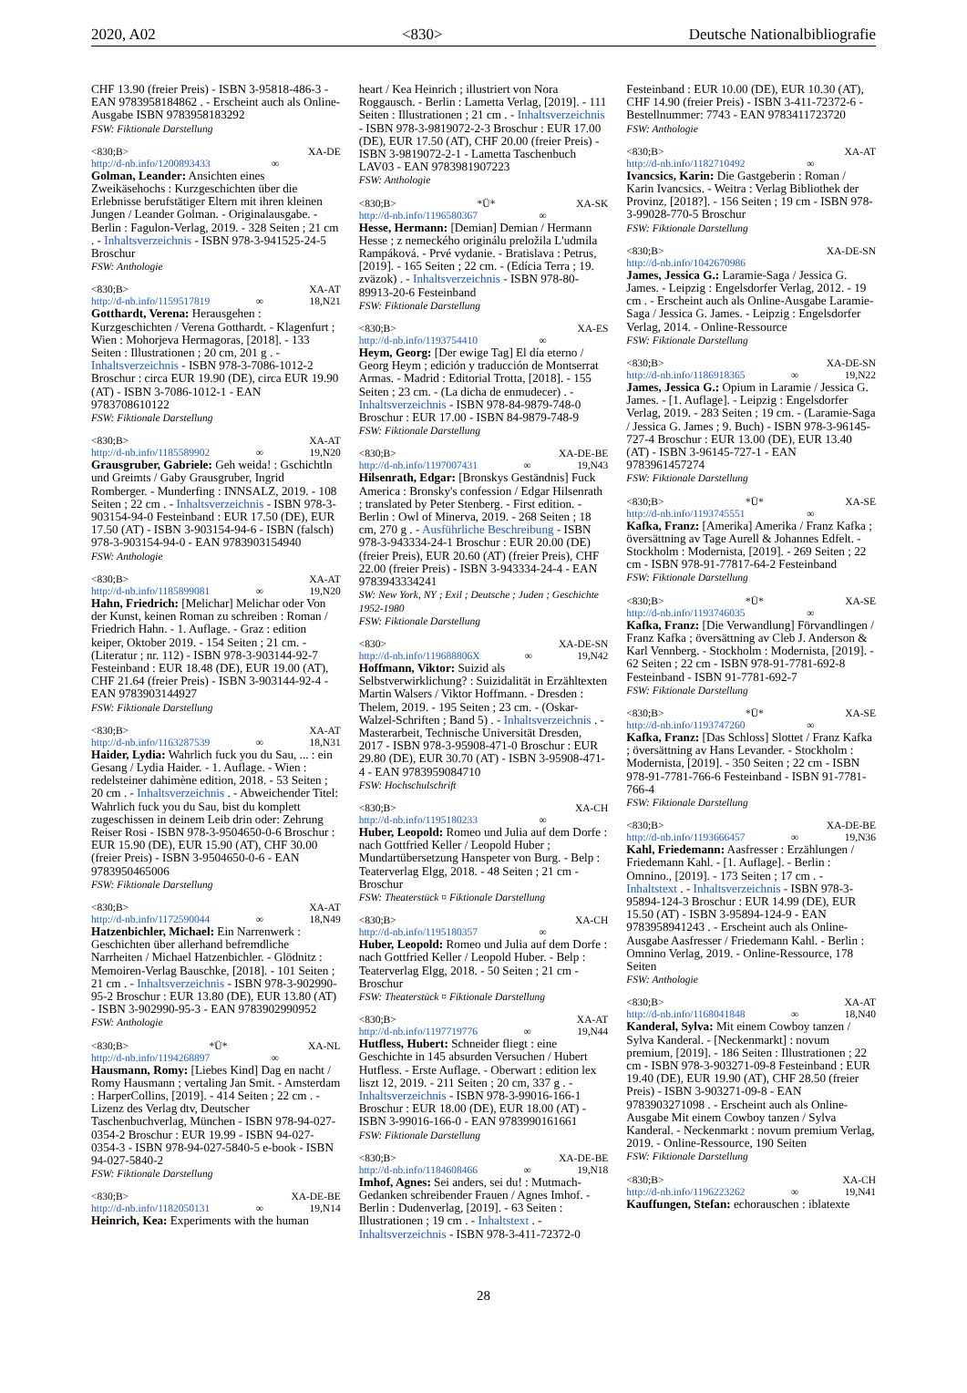2020, A02 <830> Deutsche Nationalbibliografie
CHF 13.90 (freier Preis) - ISBN 3-95818-486-3 - EAN 9783958184862 . - Erscheint auch als Online-Ausgabe ISBN 9783958183292
FSW: Fiktionale Darstellung
<830;B> XA-DE
http://d-nb.info/1200893433 ∞
Golman, Leander: Ansichten eines Zweikäsehochs : Kurzgeschichten über die Erlebnisse berufstätiger Eltern mit ihren kleinen Jungen / Leander Golman. - Originalausgabe. - Berlin : Fagulon-Verlag, 2019. - 328 Seiten ; 21 cm . - Inhaltsverzeichnis - ISBN 978-3-941525-24-5 Broschur
FSW: Anthologie
<830;B> XA-AT
http://d-nb.info/1159517819 ∞ 18,N21
Gotthardt, Verena: Herausgehen : Kurzgeschichten / Verena Gotthardt. - Klagenfurt ; Wien : Mohorjeva Hermagoras, [2018]. - 133 Seiten : Illustrationen ; 20 cm, 201 g . - Inhaltsverzeichnis - ISBN 978-3-7086-1012-2 Broschur : circa EUR 19.90 (DE), circa EUR 19.90 (AT) - ISBN 3-7086-1012-1 - EAN 9783708610122
FSW: Fiktionale Darstellung
<830;B> XA-AT
http://d-nb.info/1185589902 ∞ 19,N20
Grausgruber, Gabriele: Geh weida! : Gschichtln und Greimts / Gaby Grausgruber, Ingrid Romberger. - Munderfing : INNSALZ, 2019. - 108 Seiten ; 22 cm . - Inhaltsverzeichnis - ISBN 978-3-903154-94-0 Festeinband : EUR 17.50 (DE), EUR 17.50 (AT) - ISBN 3-903154-94-6 - ISBN (falsch) 978-3-903154-94-0 - EAN 9783903154940
FSW: Anthologie
<830;B> XA-AT
http://d-nb.info/1185899081 ∞ 19,N20
Hahn, Friedrich: [Melichar] Melichar oder Von der Kunst, keinen Roman zu schreiben : Roman / Friedrich Hahn. - 1. Auflage. - Graz : edition keiper, Oktober 2019. - 154 Seiten ; 21 cm. - (Literatur ; nr. 112) - ISBN 978-3-903144-92-7 Festeinband : EUR 18.48 (DE), EUR 19.00 (AT), CHF 21.64 (freier Preis) - ISBN 3-903144-92-4 - EAN 9783903144927
FSW: Fiktionale Darstellung
<830;B> XA-AT
http://d-nb.info/1163287539 ∞ 18,N31
Haider, Lydia: Wahrlich fuck you du Sau, ... : ein Gesang / Lydia Haider. - 1. Auflage. - Wien : redelsteiner dahimène edition, 2018. - 53 Seiten ; 20 cm . - Inhaltsverzeichnis . - Abweichender Titel: Wahrlich fuck you du Sau, bist du komplett zugeschissen in deinem Leib drin oder: Zehrung Reiser Rosi - ISBN 978-3-9504650-0-6 Broschur : EUR 15.90 (DE), EUR 15.90 (AT), CHF 30.00 (freier Preis) - ISBN 3-9504650-0-6 - EAN 9783950465006
FSW: Fiktionale Darstellung
<830;B> XA-AT
http://d-nb.info/1172590044 ∞ 18,N49
Hatzenbichler, Michael: Ein Narrenwerk : Geschichten über allerhand befremdliche Narrheiten / Michael Hatzenbichler. - Glödnitz : Memoiren-Verlag Bauschke, [2018]. - 101 Seiten ; 21 cm . - Inhaltsverzeichnis - ISBN 978-3-902990-95-2 Broschur : EUR 13.80 (DE), EUR 13.80 (AT) - ISBN 3-902990-95-3 - EAN 9783902990952
FSW: Anthologie
<830;B> *Ü* XA-NL
http://d-nb.info/1194268897 ∞
Hausmann, Romy: [Liebes Kind] Dag en nacht / Romy Hausmann ; vertaling Jan Smit. - Amsterdam : HarperCollins, [2019]. - 414 Seiten ; 22 cm . - Lizenz des Verlag dtv, Deutscher Taschenbuchverlag, München - ISBN 978-94-027-0354-2 Broschur : EUR 19.99 - ISBN 94-027-0354-3 - ISBN 978-94-027-5840-5 e-book - ISBN 94-027-5840-2
FSW: Fiktionale Darstellung
<830;B> XA-DE-BE
http://d-nb.info/1182050131 ∞ 19,N14
Heinrich, Kea: Experiments with the human
heart / Kea Heinrich ; illustriert von Nora Roggausch. - Berlin : Lametta Verlag, [2019]. - 111 Seiten : Illustrationen ; 21 cm . - Inhaltsverzeichnis - ISBN 978-3-9819072-2-3 Broschur : EUR 17.00 (DE), EUR 17.50 (AT), CHF 20.00 (freier Preis) - ISBN 3-9819072-2-1 - Lametta Taschenbuch LAV03 - EAN 9783981907223
FSW: Anthologie
<830;B> *Ü* XA-SK
http://d-nb.info/1196580367 ∞
Hesse, Hermann: [Demian] Demian / Hermann Hesse ; z nemeckého originálu preložila L'udmila Rampáková. - Prvé vydanie. - Bratislava : Petrus, [2019]. - 165 Seiten ; 22 cm. - (Edícia Terra ; 19. zväzok) . - Inhaltsverzeichnis - ISBN 978-80-89913-20-6 Festeinband
FSW: Fiktionale Darstellung
<830;B> XA-ES
http://d-nb.info/1193754410 ∞
Heym, Georg: [Der ewige Tag] El día eterno / Georg Heym ; edición y traducción de Montserrat Armas. - Madrid : Editorial Trotta, [2018]. - 155 Seiten ; 23 cm. - (La dicha de enmudecer) . - Inhaltsverzeichnis - ISBN 978-84-9879-748-0 Broschur : EUR 17.00 - ISBN 84-9879-748-9
FSW: Fiktionale Darstellung
<830;B> XA-DE-BE
http://d-nb.info/1197007431 ∞ 19,N43
Hilsenrath, Edgar: [Bronskys Geständnis] Fuck America : Bronsky's confession / Edgar Hilsenrath ; translated by Peter Stenberg. - First edition. - Berlin : Owl of Minerva, 2019. - 268 Seiten ; 18 cm, 270 g . - Ausführliche Beschreibung - ISBN 978-3-943334-24-1 Broschur : EUR 20.00 (DE) (freier Preis), EUR 20.60 (AT) (freier Preis), CHF 22.00 (freier Preis) - ISBN 3-943334-24-4 - EAN 9783943334241
SW: New York, NY ; Exil ; Deutsche ; Juden ; Geschichte 1952-1980
FSW: Fiktionale Darstellung
<830> XA-DE-SN
http://d-nb.info/119688806X ∞ 19,N42
Hoffmann, Viktor: Suizid als Selbstverwirklichung? : Suizidalität in Erzähltexten Martin Walsers / Viktor Hoffmann. - Dresden : Thelem, 2019. - 195 Seiten ; 23 cm. - (Oskar-Walzel-Schriften ; Band 5) . - Inhaltsverzeichnis . - Masterarbeit, Technische Universität Dresden, 2017 - ISBN 978-3-95908-471-0 Broschur : EUR 29.80 (DE), EUR 30.70 (AT) - ISBN 3-95908-471-4 - EAN 9783959084710
FSW: Hochschulschrift
<830;B> XA-CH
http://d-nb.info/1195180233 ∞
Huber, Leopold: Romeo und Julia auf dem Dorfe : nach Gottfried Keller / Leopold Huber ; Mundartübersetzung Hanspeter von Burg. - Belp : Teaterverlag Elgg, 2018. - 48 Seiten ; 21 cm - Broschur
FSW: Theaterstück ¤ Fiktionale Darstellung
<830;B> XA-CH
http://d-nb.info/1195180357 ∞
Huber, Leopold: Romeo und Julia auf dem Dorfe : nach Gottfried Keller / Leopold Huber. - Belp : Teaterverlag Elgg, 2018. - 50 Seiten ; 21 cm - Broschur
FSW: Theaterstück ¤ Fiktionale Darstellung
<830;B> XA-AT
http://d-nb.info/1197719776 ∞ 19,N44
Hutfless, Hubert: Schneider fliegt : eine Geschichte in 145 absurden Versuchen / Hubert Hutfless. - Erste Auflage. - Oberwart : edition lex liszt 12, 2019. - 211 Seiten ; 20 cm, 337 g . - Inhaltsverzeichnis - ISBN 978-3-99016-166-1 Broschur : EUR 18.00 (DE), EUR 18.00 (AT) - ISBN 3-99016-166-0 - EAN 9783990161661
FSW: Fiktionale Darstellung
<830;B> XA-DE-BE
http://d-nb.info/1184608466 ∞ 19,N18
Imhof, Agnes: Sei anders, sei du! : Mutmach-Gedanken schreibender Frauen / Agnes Imhof. - Berlin : Dudenverlag, [2019]. - 63 Seiten : Illustrationen ; 19 cm . - Inhaltstext . - Inhaltsverzeichnis - ISBN 978-3-411-72372-0
Festeinband : EUR 10.00 (DE), EUR 10.30 (AT), CHF 14.90 (freier Preis) - ISBN 3-411-72372-6 - Bestellnummer: 7743 - EAN 9783411723720
FSW: Anthologie
<830;B> XA-AT
http://d-nb.info/1182710492 ∞
Ivancsics, Karin: Die Gastgeberin : Roman / Karin Ivancsics. - Weitra : Verlag Bibliothek der Provinz, [2018?]. - 156 Seiten ; 19 cm - ISBN 978-3-99028-770-5 Broschur
FSW: Fiktionale Darstellung
<830;B> XA-DE-SN
http://d-nb.info/1042670986
James, Jessica G.: Laramie-Saga / Jessica G. James. - Leipzig : Engelsdorfer Verlag, 2012. - 19 cm . - Erscheint auch als Online-Ausgabe Laramie-Saga / Jessica G. James. - Leipzig : Engelsdorfer Verlag, 2014. - Online-Ressource
FSW: Fiktionale Darstellung
<830;B> XA-DE-SN
http://d-nb.info/1186918365 ∞ 19,N22
James, Jessica G.: Opium in Laramie / Jessica G. James. - [1. Auflage]. - Leipzig : Engelsdorfer Verlag, 2019. - 283 Seiten ; 19 cm. - (Laramie-Saga / Jessica G. James ; 9. Buch) - ISBN 978-3-96145-727-4 Broschur : EUR 13.00 (DE), EUR 13.40 (AT) - ISBN 3-96145-727-1 - EAN 9783961457274
FSW: Fiktionale Darstellung
<830;B> *Ü* XA-SE
http://d-nb.info/1193745551 ∞
Kafka, Franz: [Amerika] Amerika / Franz Kafka ; översättning av Tage Aurell & Johannes Edfelt. - Stockholm : Modernista, [2019]. - 269 Seiten ; 22 cm - ISBN 978-91-77817-64-2 Festeinband
FSW: Fiktionale Darstellung
<830;B> *Ü* XA-SE
http://d-nb.info/1193746035 ∞
Kafka, Franz: [Die Verwandlung] Förvandlingen / Franz Kafka ; översättning av Cleb J. Anderson & Karl Vennberg. - Stockholm : Modernista, [2019]. - 62 Seiten ; 22 cm - ISBN 978-91-7781-692-8 Festeinband - ISBN 91-7781-692-7
FSW: Fiktionale Darstellung
<830;B> *Ü* XA-SE
http://d-nb.info/1193747260 ∞
Kafka, Franz: [Das Schloss] Slottet / Franz Kafka ; översättning av Hans Levander. - Stockholm : Modernista, [2019]. - 350 Seiten ; 22 cm - ISBN 978-91-7781-766-6 Festeinband - ISBN 91-7781-766-4
FSW: Fiktionale Darstellung
<830;B> XA-DE-BE
http://d-nb.info/1193666457 ∞ 19,N36
Kahl, Friedemann: Aasfresser : Erzählungen / Friedemann Kahl. - [1. Auflage]. - Berlin : Omnino., [2019]. - 173 Seiten ; 17 cm . - Inhaltstext . - Inhaltsverzeichnis - ISBN 978-3-95894-124-3 Broschur : EUR 14.99 (DE), EUR 15.50 (AT) - ISBN 3-95894-124-9 - EAN 9783958941243 . - Erscheint auch als Online-Ausgabe Aasfresser / Friedemann Kahl. - Berlin : Omnino Verlag, 2019. - Online-Ressource, 178 Seiten
FSW: Anthologie
<830;B> XA-AT
http://d-nb.info/1168041848 ∞ 18,N40
Kanderal, Sylva: Mit einem Cowboy tanzen / Sylva Kanderal. - [Neckenmarkt] : novum premium, [2019]. - 186 Seiten : Illustrationen ; 22 cm - ISBN 978-3-903271-09-8 Festeinband : EUR 19.40 (DE), EUR 19.90 (AT), CHF 28.50 (freier Preis) - ISBN 3-903271-09-8 - EAN 9783903271098 . - Erscheint auch als Online-Ausgabe Mit einem Cowboy tanzen / Sylva Kanderal. - Neckenmarkt : novum premium Verlag, 2019. - Online-Ressource, 190 Seiten
FSW: Fiktionale Darstellung
<830;B> XA-CH
http://d-nb.info/1196223262 ∞ 19,N41
Kauffungen, Stefan: echorauschen : iblatexte
28